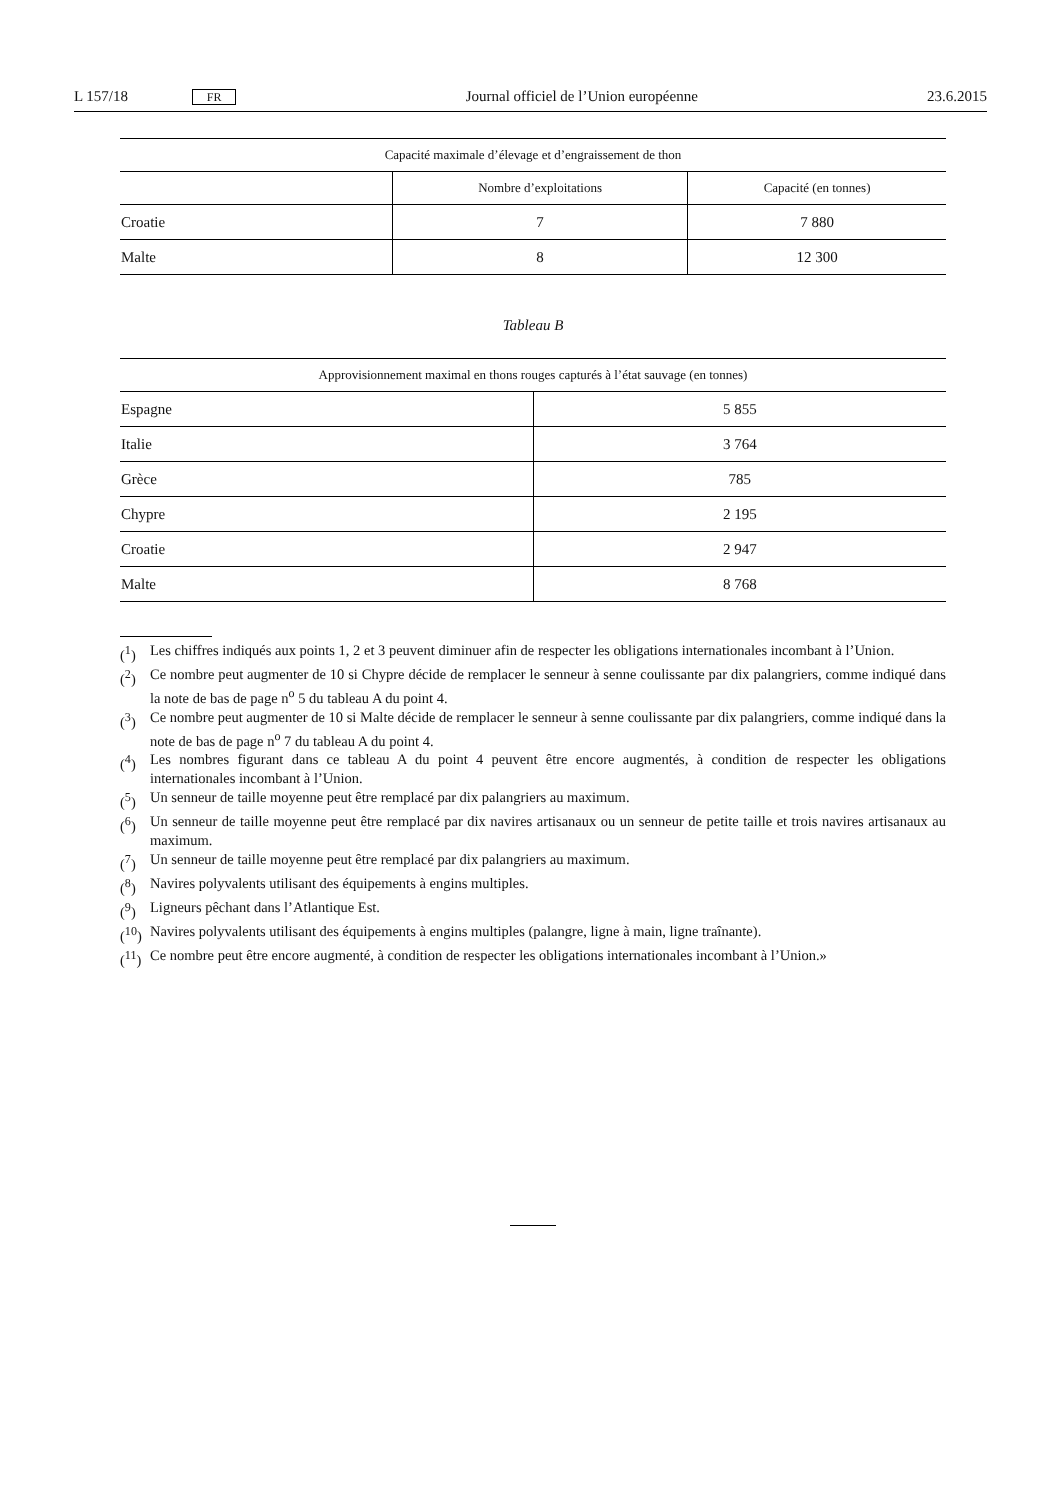L 157/18 FR Journal officiel de l’Union européenne 23.6.2015
| Capacité maximale d’élevage et d’engraissement de thon | | |
| --- | --- | --- |
| | Nombre d’exploitations | Capacité (en tonnes) |
| Croatie | 7 | 7 880 |
| Malte | 8 | 12 300 |
Tableau B
| Approvisionnement maximal en thons rouges capturés à l’état sauvage (en tonnes) | |
| --- | --- |
| Espagne | 5 855 |
| Italie | 3 764 |
| Grèce | 785 |
| Chypre | 2 195 |
| Croatie | 2 947 |
| Malte | 8 768 |
(<sup>1</sup>) Les chiffres indiqués aux points 1, 2 et 3 peuvent diminuer afin de respecter les obligations internationales incombant à l’Union.
(<sup>2</sup>) Ce nombre peut augmenter de 10 si Chypre décide de remplacer le senneur à senne coulissante par dix palangriers, comme indiqué dans la note de bas de page n<sup>o</sup> 5 du tableau A du point 4.
(<sup>3</sup>) Ce nombre peut augmenter de 10 si Malte décide de remplacer le senneur à senne coulissante par dix palangriers, comme indiqué dans la note de bas de page n<sup>o</sup> 7 du tableau A du point 4.
(<sup>4</sup>) Les nombres figurant dans ce tableau A du point 4 peuvent être encore augmentés, à condition de respecter les obligations internationales incombant à l’Union.
(<sup>5</sup>) Un senneur de taille moyenne peut être remplacé par dix palangriers au maximum.
(<sup>6</sup>) Un senneur de taille moyenne peut être remplacé par dix navires artisanaux ou un senneur de petite taille et trois navires artisanaux au maximum.
(<sup>7</sup>) Un senneur de taille moyenne peut être remplacé par dix palangriers au maximum.
(<sup>8</sup>) Navires polyvalents utilisant des équipements à engins multiples.
(<sup>9</sup>) Ligneurs pêchant dans l’Atlantique Est.
(<sup>10</sup>) Navires polyvalents utilisant des équipements à engins multiples (palangre, ligne à main, ligne traînante).
(<sup>11</sup>) Ce nombre peut être encore augmenté, à condition de respecter les obligations internationales incombant à l’Union.»